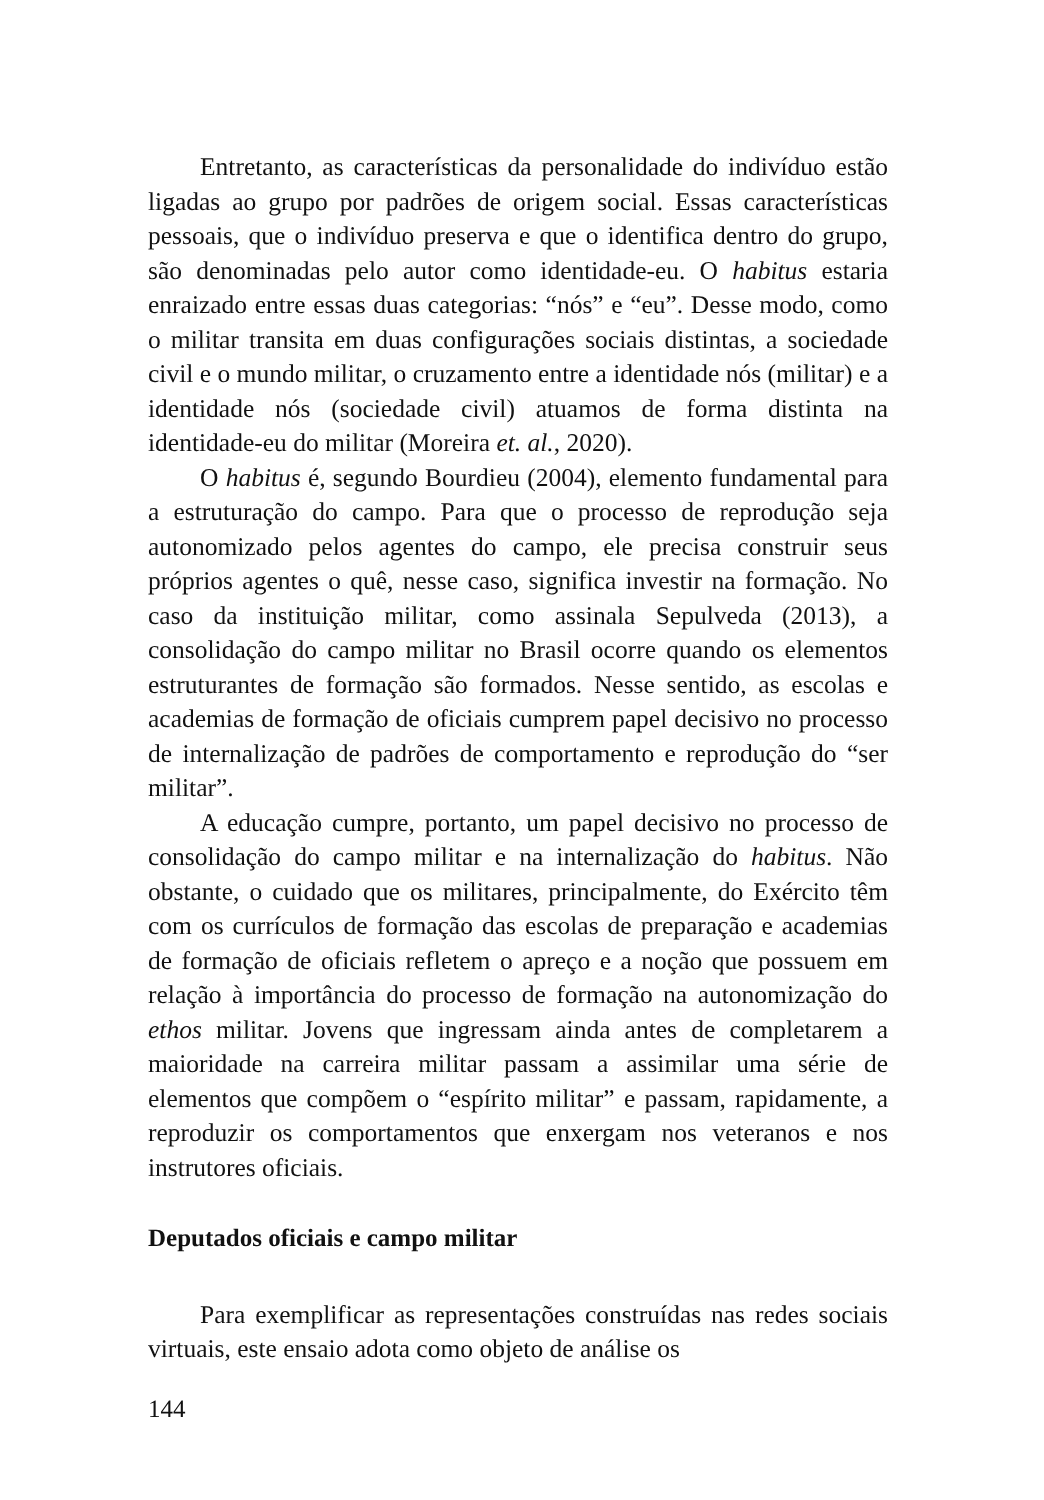Entretanto, as características da personalidade do indivíduo estão ligadas ao grupo por padrões de origem social. Essas características pessoais, que o indivíduo preserva e que o identifica dentro do grupo, são denominadas pelo autor como identidade-eu. O habitus estaria enraizado entre essas duas categorias: “nós” e “eu”. Desse modo, como o militar transita em duas configurações sociais distintas, a sociedade civil e o mundo militar, o cruzamento entre a identidade nós (militar) e a identidade nós (sociedade civil) atuamos de forma distinta na identidade-eu do militar (Moreira et. al., 2020).
O habitus é, segundo Bourdieu (2004), elemento fundamental para a estruturação do campo. Para que o processo de reprodução seja autonomizado pelos agentes do campo, ele precisa construir seus próprios agentes o quê, nesse caso, significa investir na formação. No caso da instituição militar, como assinala Sepulveda (2013), a consolidação do campo militar no Brasil ocorre quando os elementos estruturantes de formação são formados. Nesse sentido, as escolas e academias de formação de oficiais cumprem papel decisivo no processo de internalização de padrões de comportamento e reprodução do “ser militar”.
A educação cumpre, portanto, um papel decisivo no processo de consolidação do campo militar e na internalização do habitus. Não obstante, o cuidado que os militares, principalmente, do Exército têm com os currículos de formação das escolas de preparação e academias de formação de oficiais refletem o apreço e a noção que possuem em relação à importância do processo de formação na autonomização do ethos militar. Jovens que ingressam ainda antes de completarem a maioridade na carreira militar passam a assimilar uma série de elementos que compõem o “espírito militar” e passam, rapidamente, a reproduzir os comportamentos que enxergam nos veteranos e nos instrutores oficiais.
Deputados oficiais e campo militar
Para exemplificar as representações construídas nas redes sociais virtuais, este ensaio adota como objeto de análise os
144